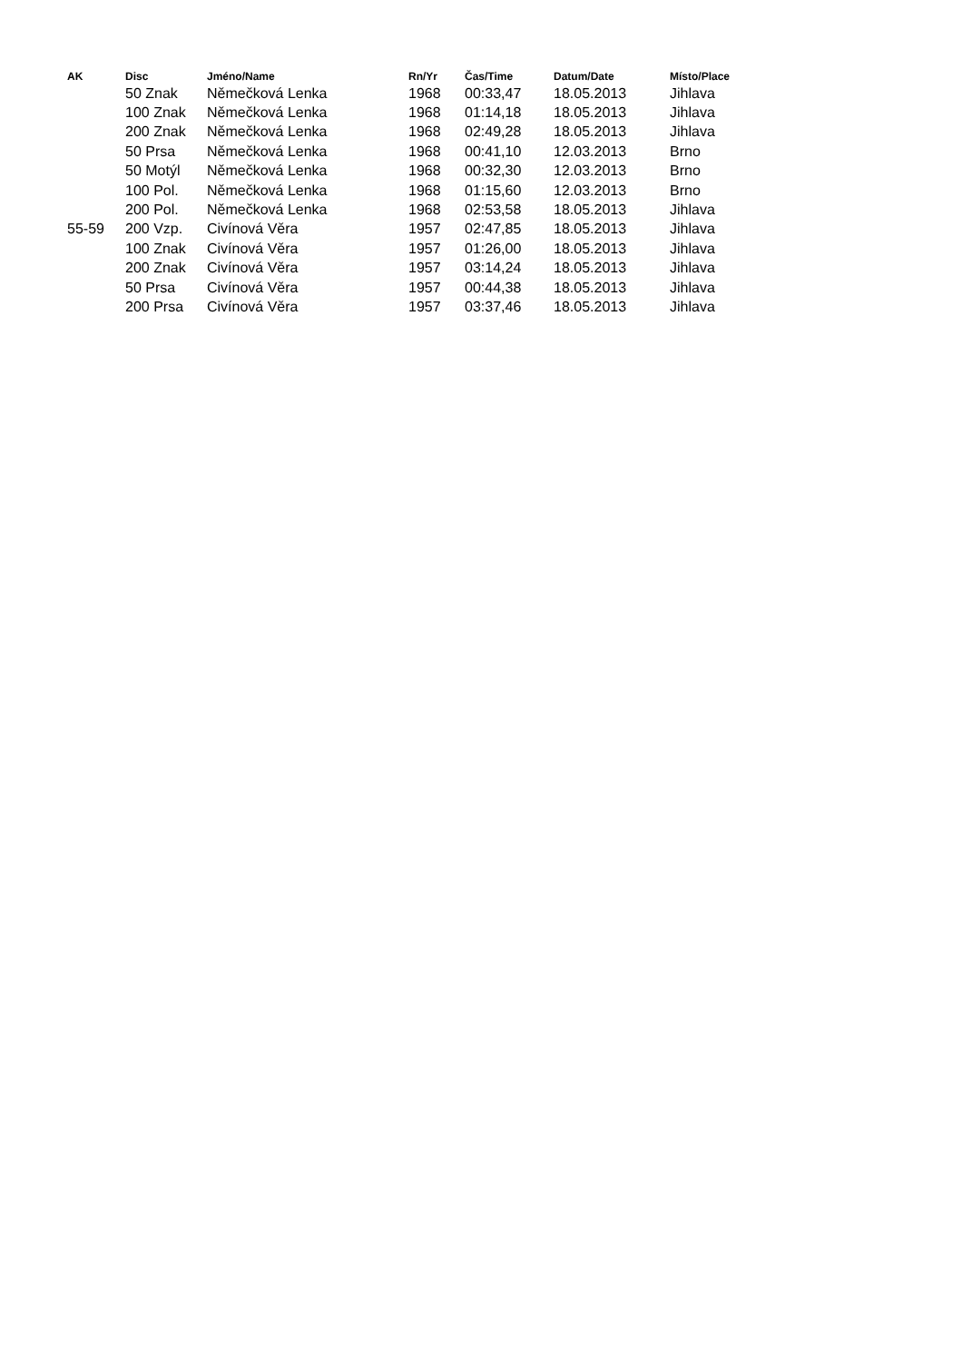| AK | Disc | Jméno/Name | Rn/Yr | Čas/Time | Datum/Date | Místo/Place |
| --- | --- | --- | --- | --- | --- | --- |
| | 50 Znak | Němečková Lenka | 1968 | 00:33,47 | 18.05.2013 | Jihlava |
| | 100 Znak | Němečková Lenka | 1968 | 01:14,18 | 18.05.2013 | Jihlava |
| | 200 Znak | Němečková Lenka | 1968 | 02:49,28 | 18.05.2013 | Jihlava |
| | 50 Prsa | Němečková Lenka | 1968 | 00:41,10 | 12.03.2013 | Brno |
| | 50 Motýl | Němečková Lenka | 1968 | 00:32,30 | 12.03.2013 | Brno |
| | 100 Pol. | Němečková Lenka | 1968 | 01:15,60 | 12.03.2013 | Brno |
| | 200 Pol. | Němečková Lenka | 1968 | 02:53,58 | 18.05.2013 | Jihlava |
| 55-59 | 200 Vzp. | Civínová Věra | 1957 | 02:47,85 | 18.05.2013 | Jihlava |
| | 100 Znak | Civínová Věra | 1957 | 01:26,00 | 18.05.2013 | Jihlava |
| | 200 Znak | Civínová Věra | 1957 | 03:14,24 | 18.05.2013 | Jihlava |
| | 50 Prsa | Civínová Věra | 1957 | 00:44,38 | 18.05.2013 | Jihlava |
| | 200 Prsa | Civínová Věra | 1957 | 03:37,46 | 18.05.2013 | Jihlava |